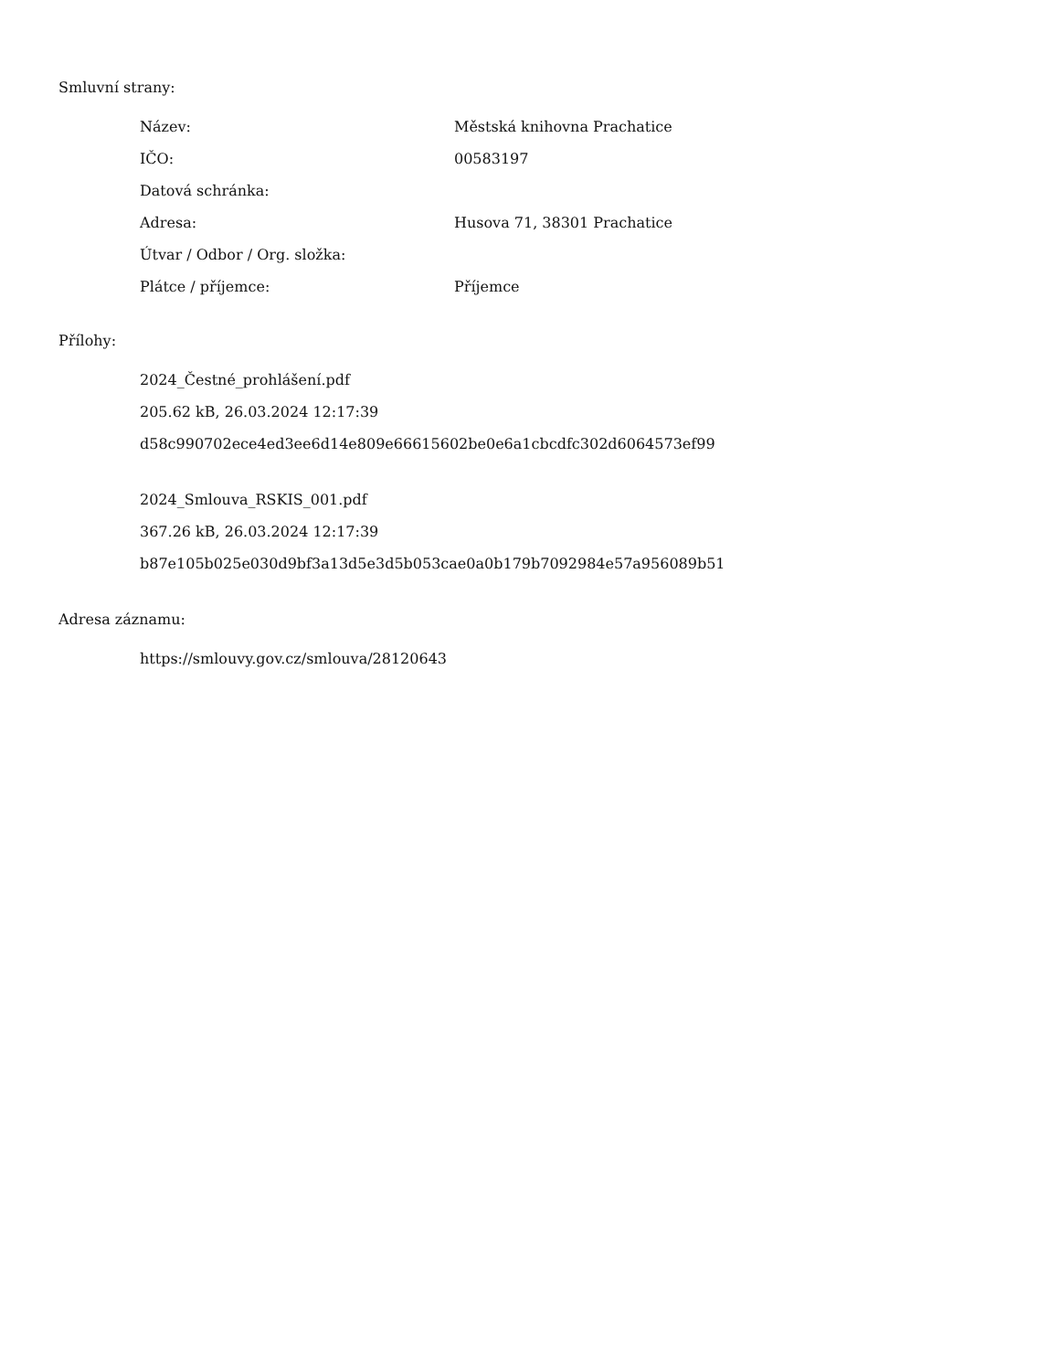Smluvní strany:
| Název: | Městská knihovna Prachatice |
| IČO: | 00583197 |
| Datová schránka: | |
| Adresa: | Husova 71, 38301 Prachatice |
| Útvar / Odbor / Org. složka: | |
| Plátce / příjemce: | Příjemce |
Přílohy:
2024_Čestné_prohlášení.pdf
205.62 kB, 26.03.2024 12:17:39
d58c990702ece4ed3ee6d14e809e66615602be0e6a1cbcdfc302d6064573ef99
2024_Smlouva_RSKIS_001.pdf
367.26 kB, 26.03.2024 12:17:39
b87e105b025e030d9bf3a13d5e3d5b053cae0a0b179b7092984e57a956089b51
Adresa záznamu:
https://smlouvy.gov.cz/smlouva/28120643